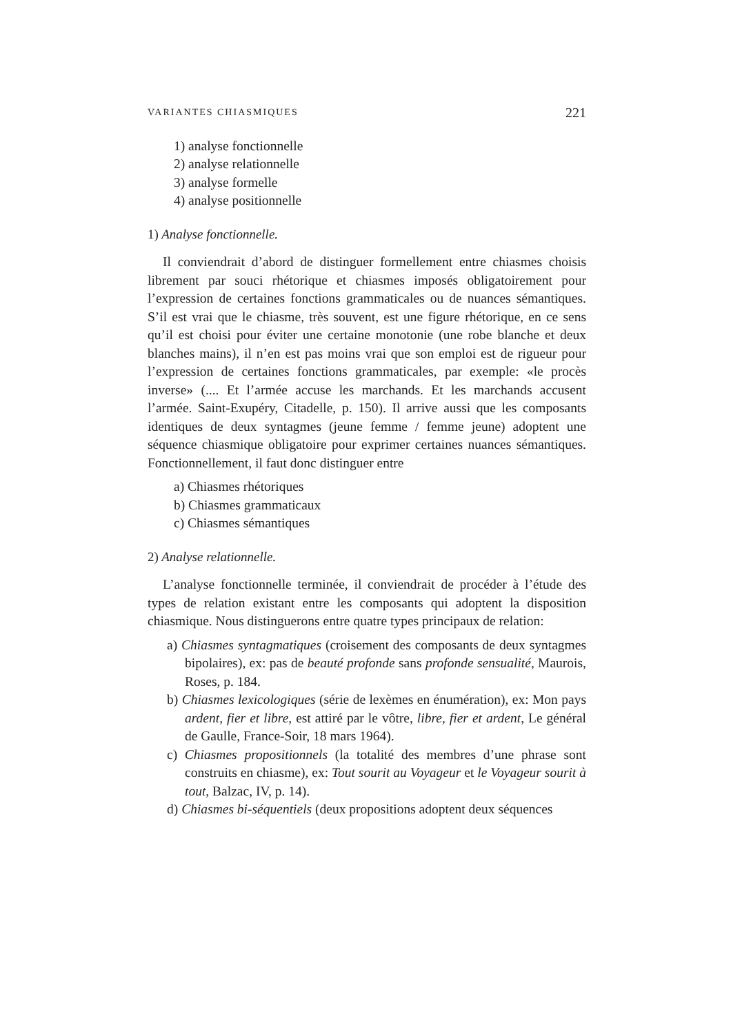VARIANTES CHIASMIQUES 221
1) analyse fonctionnelle
2) analyse relationnelle
3) analyse formelle
4) analyse positionnelle
1) Analyse fonctionnelle.
Il conviendrait d’abord de distinguer formellement entre chiasmes choisis librement par souci rhétorique et chiasmes imposés obligatoirement pour l’expression de certaines fonctions grammaticales ou de nuances sémantiques. S’il est vrai que le chiasme, très souvent, est une figure rhétorique, en ce sens qu’il est choisi pour éviter une certaine monotonie (une robe blanche et deux blanches mains), il n’en est pas moins vrai que son emploi est de rigueur pour l’expression de certaines fonctions grammaticales, par exemple: «le procès inverse» (.... Et l’armée accuse les marchands. Et les marchands accusent l’armée. Saint-Exupéry, Citadelle, p. 150). Il arrive aussi que les composants identiques de deux syntagmes (jeune femme / femme jeune) adoptent une séquence chiasmique obligatoire pour exprimer certaines nuances sémantiques. Fonctionnellement, il faut donc distinguer entre
a) Chiasmes rhétoriques
b) Chiasmes grammaticaux
c) Chiasmes sémantiques
2) Analyse relationnelle.
L’analyse fonctionnelle terminée, il conviendrait de procéder à l’étude des types de relation existant entre les composants qui adoptent la disposition chiasmique. Nous distinguerons entre quatre types principaux de relation:
a) Chiasmes syntagmatiques (croisement des composants de deux syntagmes bipolaires), ex: pas de beauté profonde sans profonde sensualité, Maurois, Roses, p. 184.
b) Chiasmes lexicologiques (série de lexèmes en énumération), ex: Mon pays ardent, fier et libre, est attiré par le vôtre, libre, fier et ardent, Le général de Gaulle, France-Soir, 18 mars 1964).
c) Chiasmes propositionnels (la totalité des membres d’une phrase sont construits en chiasme), ex: Tout sourit au Voyageur et le Voyageur sourit à tout, Balzac, IV, p. 14).
d) Chiasmes bi-séquentiels (deux propositions adoptent deux séquences